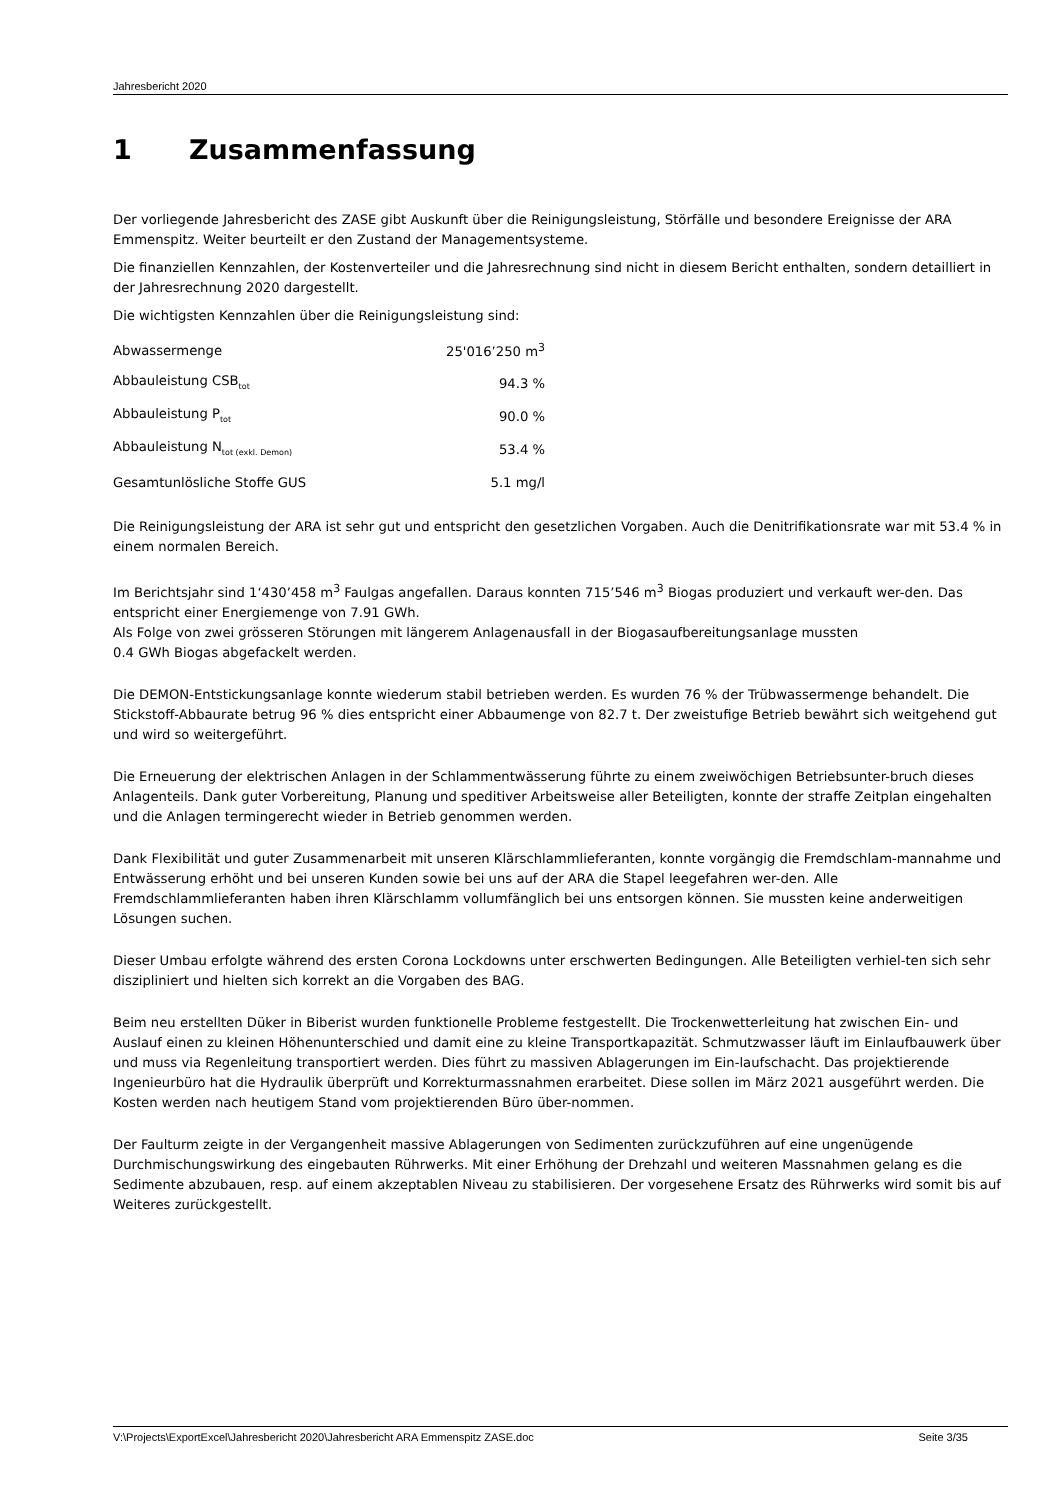Jahresbericht 2020
1 Zusammenfassung
Der vorliegende Jahresbericht des ZASE gibt Auskunft über die Reinigungsleistung, Störfälle und besondere Ereignisse der ARA Emmenspitz. Weiter beurteilt er den Zustand der Managementsysteme.
Die finanziellen Kennzahlen, der Kostenverteiler und die Jahresrechnung sind nicht in diesem Bericht enthalten, sondern detailliert in der Jahresrechnung 2020 dargestellt.
Die wichtigsten Kennzahlen über die Reinigungsleistung sind:
| Abwassermenge | 25'016’250 m<sup>3</sup> |
| Abbauleistung CSB<sub>tot</sub> | 94.3 % |
| Abbauleistung P<sub>tot</sub> | 90.0 % |
| Abbauleistung N<sub>tot (exkl. Demon)</sub> | 53.4 % |
| Gesamtunlösliche Stoffe GUS | 5.1 mg/l |
Die Reinigungsleistung der ARA ist sehr gut und entspricht den gesetzlichen Vorgaben. Auch die Denitrifikationsrate war mit 53.4 % in einem normalen Bereich.
Im Berichtsjahr sind 1‘430’458 m<sup>3</sup> Faulgas angefallen. Daraus konnten 715’546 m<sup>3</sup> Biogas produziert und verkauft wer-den. Das entspricht einer Energiemenge von 7.91 GWh.
Als Folge von zwei grösseren Störungen mit längerem Anlagenausfall in der Biogasaufbereitungsanlage mussten
0.4 GWh Biogas abgefackelt werden.
Die DEMON-Entstickungsanlage konnte wiederum stabil betrieben werden. Es wurden 76 % der Trübwassermenge behandelt. Die Stickstoff-Abbaurate betrug 96 % dies entspricht einer Abbaumenge von 82.7 t. Der zweistufige Betrieb bewährt sich weitgehend gut und wird so weitergeführt.
Die Erneuerung der elektrischen Anlagen in der Schlammentwässerung führte zu einem zweiwöchigen Betriebsunter-bruch dieses Anlagenteils. Dank guter Vorbereitung, Planung und speditiver Arbeitsweise aller Beteiligten, konnte der straffe Zeitplan eingehalten und die Anlagen termingerecht wieder in Betrieb genommen werden.
Dank Flexibilität und guter Zusammenarbeit mit unseren Klärschlammlieferanten, konnte vorgängig die Fremdschlam-mannahme und Entwässerung erhöht und bei unseren Kunden sowie bei uns auf der ARA die Stapel leegefahren wer-den. Alle Fremdschlammlieferanten haben ihren Klärschlamm vollumfänglich bei uns entsorgen können. Sie mussten keine anderweitigen Lösungen suchen.
Dieser Umbau erfolgte während des ersten Corona Lockdowns unter erschwerten Bedingungen. Alle Beteiligten verhiel-ten sich sehr diszipliniert und hielten sich korrekt an die Vorgaben des BAG.
Beim neu erstellten Düker in Biberist wurden funktionelle Probleme festgestellt. Die Trockenwetterleitung hat zwischen Ein- und Auslauf einen zu kleinen Höhenunterschied und damit eine zu kleine Transportkapazität. Schmutzwasser läuft im Einlaufbauwerk über und muss via Regenleitung transportiert werden. Dies führt zu massiven Ablagerungen im Ein-laufschacht. Das projektierende Ingenieurbüro hat die Hydraulik überprüft und Korrekturmassnahmen erarbeitet. Diese sollen im März 2021 ausgeführt werden. Die Kosten werden nach heutigem Stand vom projektierenden Büro über-nommen.
Der Faulturm zeigte in der Vergangenheit massive Ablagerungen von Sedimenten zurückzuführen auf eine ungenügende Durchmischungswirkung des eingebauten Rührwerks. Mit einer Erhöhung der Drehzahl und weiteren Massnahmen gelang es die Sedimente abzubauen, resp. auf einem akzeptablen Niveau zu stabilisieren. Der vorgesehene Ersatz des Rührwerks wird somit bis auf Weiteres zurückgestellt.
V:\Projects\ExportExcel\Jahresbericht 2020\Jahresbericht ARA Emmenspitz ZASE.doc Seite 3/35